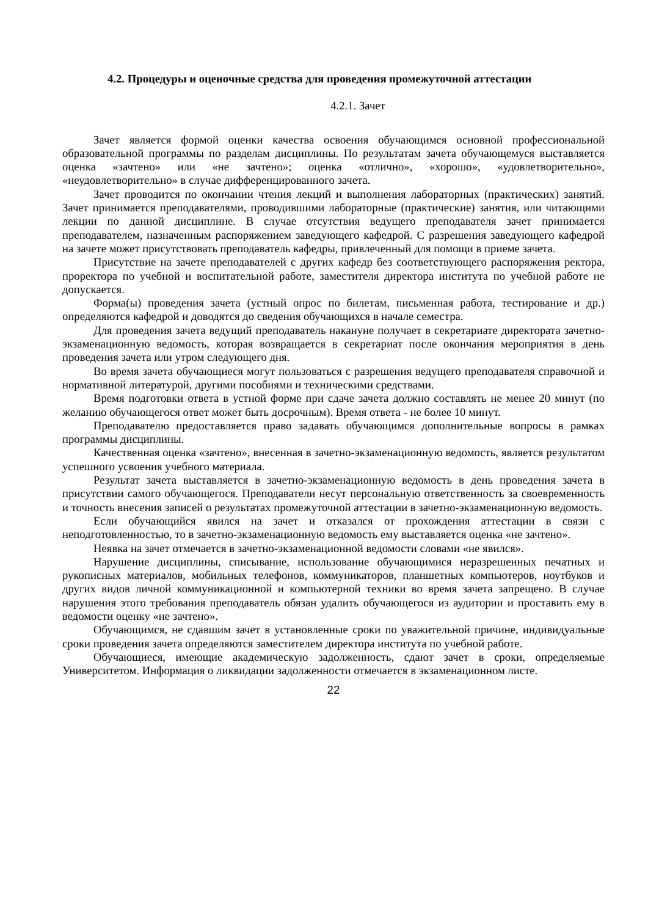4.2. Процедуры и оценочные средства для проведения промежуточной аттестации
4.2.1. Зачет
Зачет является формой оценки качества освоения обучающимся основной профессиональной образовательной программы по разделам дисциплины. По результатам зачета обучающемуся выставляется оценка «зачтено» или «не зачтено»; оценка «отлично», «хорошо», «удовлетворительно», «неудовлетворительно» в случае дифференцированного зачета.
Зачет проводится по окончании чтения лекций и выполнения лабораторных (практических) занятий. Зачет принимается преподавателями, проводившими лабораторные (практические) занятия, или читающими лекции по данной дисциплине. В случае отсутствия ведущего преподавателя зачет принимается преподавателем, назначенным распоряжением заведующего кафедрой. С разрешения заведующего кафедрой на зачете может присутствовать преподаватель кафедры, привлеченный для помощи в приеме зачета.
Присутствие на зачете преподавателей с других кафедр без соответствующего распоряжения ректора, проректора по учебной и воспитательной работе, заместителя директора института по учебной работе не допускается.
Форма(ы) проведения зачета (устный опрос по билетам, письменная работа, тестирование и др.) определяются кафедрой и доводятся до сведения обучающихся в начале семестра.
Для проведения зачета ведущий преподаватель накануне получает в секретариате директората зачетно-экзаменационную ведомость, которая возвращается в секретариат после окончания мероприятия в день проведения зачета или утром следующего дня.
Во время зачета обучающиеся могут пользоваться с разрешения ведущего преподавателя справочной и нормативной литературой, другими пособиями и техническими средствами.
Время подготовки ответа в устной форме при сдаче зачета должно составлять не менее 20 минут (по желанию обучающегося ответ может быть досрочным). Время ответа - не более 10 минут.
Преподавателю предоставляется право задавать обучающимся дополнительные вопросы в рамках программы дисциплины.
Качественная оценка «зачтено», внесенная в зачетно-экзаменационную ведомость, является результатом успешного усвоения учебного материала.
Результат зачета выставляется в зачетно-экзаменационную ведомость в день проведения зачета в присутствии самого обучающегося. Преподаватели несут персональную ответственность за своевременность и точность внесения записей о результатах промежуточной аттестации в зачетно-экзаменационную ведомость.
Если обучающийся явился на зачет и отказался от прохождения аттестации в связи с неподготовленностью, то в зачетно-экзаменационную ведомость ему выставляется оценка «не зачтено».
Неявка на зачет отмечается в зачетно-экзаменационной ведомости словами «не явился».
Нарушение дисциплины, списывание, использование обучающимися неразрешенных печатных и рукописных материалов, мобильных телефонов, коммуникаторов, планшетных компьютеров, ноутбуков и других видов личной коммуникационной и компьютерной техники во время зачета запрещено. В случае нарушения этого требования преподаватель обязан удалить обучающегося из аудитории и проставить ему в ведомости оценку «не зачтено».
Обучающимся, не сдавшим зачет в установленные сроки по уважительной причине, индивидуальные сроки проведения зачета определяются заместителем директора института по учебной работе.
Обучающиеся, имеющие академическую задолженность, сдают зачет в сроки, определяемые Университетом. Информация о ликвидации задолженности отмечается в экзаменационном листе.
22